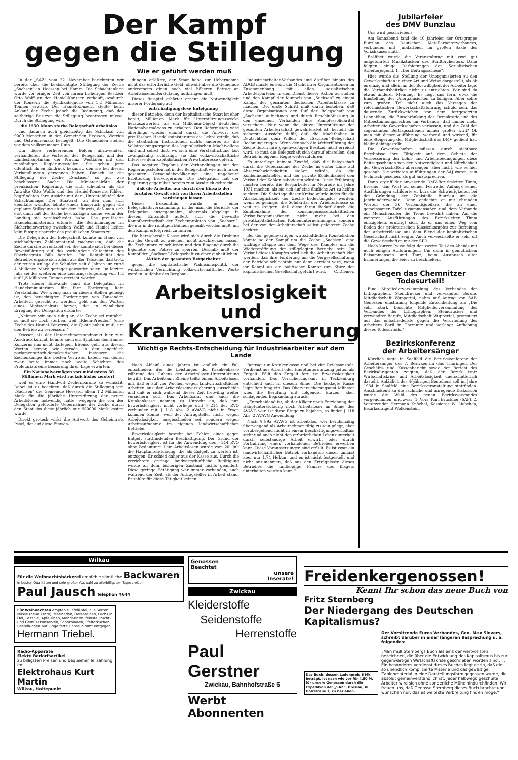Der Kampf
gegen die Stillegung
Wie er geführt werden muß
In der „SAZ“ vom 22. November berichteten wir bereits über die beabsichtigte Stillegung der Zeche „Sachsen“ in Heessen bei Hamm. Die Schachtanlage wurde vor einiger Zeit von ihrem bisherigen Besitzer Otto Wolff an den Haniel-Konzern verkauft, wodurch der Konzern die Syndikatsquote von 1,2 Millionen Tonnen erwarb. Der Haniel-Konzern stellte beim Ankauf der Zeche jedoch die Bedingung, daß der seitherige Besitzer die Stillegung beantragen müsse. Durch die Stillegung wird
die 1550 Mann starke Belegschaft arbeitslos
und dadurch auch gleichzeitig das Schicksal von 9000 Menschen in den Gemeinden Heessen, Werries und Ostwennemark besiegelt. Die Gemeinden stehen vor dem vollkommenen Ruin.
Um diese verheerenden Folgen abzuwenden, verhandelten die Vertreter der Belegschaft und der Landeshauptmann der Provinz Westfalen mit den zuständigen Regierungsstellen. Sie geben jetzt öffentlich ihren Eindruck bekannt, den sie bei diesen Verhandlungen gewonnen haben. Danach ist die Stillegung der Zeche „Sachsen“ so gut wie beschlossene Sache. Die Ministerialräte der preußischen Regierung, die sich scheinbar als die Anwälte Otto Wolffs und des Haniel-Konzerns fühlen, begründeten ihre Ansicht mit der „Unrentabilität“ der Schachtanlage. Der Staatsrat, an den man sich ebenfalls wandte, lehnte einen Einspruch gegen die geplante Stillegung ab mit dem Hinweis, daß man sich erst dann mit der Sache beschäftigen könne, wenn der Landtag sie verabschiedet habe. Das preußische Handelsministerium erklärte, die Bestimmungen im Sicherheitsvertrag zwischen Wolff und Haniel ließen kein Einspruchsrecht des preußischen Staates zu.
Die Delegation der Belegschaft konnte an Hand von stichhaltigem Zahlenmaterial nachweisen, daß die Zeche durchaus rentabel sei. Sie konnte sich bei dieser Beweisführung auf das vorhandene Gutachten des Oberbergrats Bäls berufen. Die Rentabilität des Betriebes ergäbe sich allein aus der Tatsache, daß trotz der teuren Anlage die Schulden seit 8 Jahren um rund 4 Millionen Mark geringer geworden seien. Im letzten Jahr sei des weiteren eine Leistungssteigerung von 1,2 auf 1,6 Millionen Tonnen erreicht worden.
Trotz dieser Einwände fand die Delegation im Handelsministerium für ihre Forderung kein Verständnis. Wie wenig man an diesen Stellen geneigt ist, den berechtigten Forderungen von Tausenden Arbeitern gerecht zu werden, geht aus den Worten eines Ministerialrats hervor, der in ziemlicher Erregung der Delegation erklärte:
„Nehmen wir auch ruhig an, die Zeche sei rentabel, so muß sie doch sterben, weil „Rhein-Preußen“ (eine Zeche des Haniel-Konzerns) die Quote haben muß, um den Betrieb zu verbessern.“
Krasser, als der Unternehmerstandpunkt hier zum Ausdruck kommt, konnte auch ein Syndikus des Haniel-Konzerns ihn nicht darlegen. Ebenso geht aus diesen Worten hervor, wie gerade in den angeblich parlamentarisch-demokratischen Instanzen die Zechenkönige ihre besten Vertreter haben, von denen zwar heute immer noch weite Schichten des Proletariats eine Besserung ihrer Lage erwarten.
Ein Nationalvermögen von mindestens 50 Millionen Mark wird rücksichtslos zerstört,
weil es eine Handvoll Zechenbarone so wünscht. Dabei ist zu beachten, daß durch die Stillegung von „Sachsen“ die Gemeinde Heessen allein 1,2 Millionen Mark für die jährliche Unterstützung der neuen Arbeitslosen notwendig hätte, wogegen die von der Delegation geforderte Uebernahme der Zeche durch den Staat ihn diese jährlich nur 980000 Mark kosten würde.
Direkt grotesk wirkt die Antwort des Geheimrats Pasel, der auf diese Einwen-
dungen erklärte, der Staat habe zur Uebernahme nicht das erforderliche Geld, obwohl aber die Gemeinde andererseits einen noch viel höheren Betrag an Arbeitslosenunterstützung aufbringen muß.
Dieses Beispiel erhärtet erneut die Notwendigkeit unserer Forderung auf
entschädigungslose Enteignung
dieser Betriebe, denn der kapitalistische Staat ist eher bereit, Millionen Mark für Unterstützungszwecke herauszuwerfen, als ein Millionen-Objekt deutschen Nationalvermögens zu erhalten. Den Reformisten wird allerdings wieder einmal durch die Antwort des preußischen Handelsministeriums die Lehre erteilt, daß die staatlichen Institutionen nichts anderes als die Vollstreckungsorgane des kapitalistischen Machtwillens sind und selbst dort, wo sich eine Verstaatlichung fast zwangsläufig aufdrängt, sie das volkswirtschaftliche Interesse dem kapitalistischen Privatinteresse opfern.
Das negative Ergebnis der Verhandlungen mit den Regierungsstellen hat in der Belegschaft wie auch in der gesamten Gemeindebevölkerung eine ungeheure Erbitterung hervorgerufen. Die Delegation hat der Regierung gegenüber bereits zum Ausdruck gebracht,
daß die Arbeiter nur durch den Einsatz der brutalen Gewalt sich von ihren Arbeitsstellen verdrängen lassen.
Dieses Bekenntnis wurde in einer Belegschaftsversammlung, in der man die Berichte der Delegation entgegennahm, abermals abgelegt. In diesem Entschluß äußert sich die bewußte Kampfbereitschaft der Zechenproleten von „Sachsen“, die nur in die richtigen Bahnen gelenkt werden muß, um den Kampf erfolgreich zu führen.
Die herrschende Klasse wird sich durch die Drohung nur der Gewalt zu weichen, nicht abschrecken lassen, die Zechentore zu schließen und den Eingang durch die Bajonette der Polizei zu sperren. Deshalb muß der Kampf der „Sachsen“-Belegschaft zu einer einheitlichen
Aktion der gesamten Bergarbeiter
gegen die kapitalistische Wahnsinnspolitik der willkürlichen Vernichtung volkswirtschaftlicher Werte werden. Aufgabe des Bergbau-
Industriearbeiter-Verbandes und darüber hinaus des ADGB müßte es sein, die Macht ihrer Organisationen im Zusammenhang mit allen sozialistischen Arbeiterparteien in den Dienst dieser Aktion zu stellen und den Kampf der Kumpels von „Sachsen“ zu einem Kampf der gesamten deutschen Arbeiterklasse zu machen. Der erste Schritt muß darin bestehen, daß diese Organisationen den Ruf der Belegschaft von „Sachsen“ aufnehmen und durch Beschlußfassung in den einzelnen Verbänden ihre Kampfessolidarität versichern. Nur wenn die aktive Unterstützung der gesamten Arbeiterschaft gewährleistet ist, besteht die sicherste Aussicht dafür, daß die Machthaber in Deutschland dem Willen der „Sachsen“-Belegschaft Rechnung tragen. Wenn dennoch die Weiterführung der Zeche durch ihre gegenwärtigen Besitzer nicht erreicht wird, so muß die Belegschaft sich darauf einstellen, den Betrieb in eigener Regie weiterzuführen.
Es unterliegt keinem Zweifel, daß die Belegschaft durch die Uebernahme der Zeche in erster Linie auf Absatzschwierigkeiten stoßen würde, da die Kohlenindustriellen und der private Kohlenhandel den Verkauf der Kohlen sabotieren würden. Diese Erfahrung mußten bereits die Bergarbeiter in Neurode im Jahre 1931 machen, als sie sich auf eine ähnliche Art zu helfen suchten. Die Sabotage dieser Kreise würde indes für die Absatzmöglichkeit der Zeche bedeutungslos werden, wenn es gelänge, die Solidarität der Arbeiterklasse so weit zu steigern, daß diese ihren Bedarf durch die Zuhilfenahme der konsumgenossenschaftlichen Verkaufsorganisationen nicht mehr bei den privatkapitalistischen Kohlenunternehmungen, sondern bei der von der Arbeiterschaft selbst geleiteten Zeche deckten.
Bei der gegenwärtigen wirtschaftlichen Konstellation könnte so der Kampf um die Zeche „Sachsen“ eine wichtige Etappe auf dem Wege des Kampfes um die Wiedereröffnung der stillgelegten Betriebe sein. Im Verlauf dieses Kampfes wird sich die Arbeiterschaft klar werden, daß ihre Forderung um die Vergesellschaftung der Betriebe schlechthin nur dann erreicht wird, wenn ihr Kampf als ein politischer Kampf zum Sturz der kapitalistischen Gesellschaft geführt wird. C. Diemer,
Arbeitslosigkeit
und Krankenversicherung
Wichtige Rechts-Entscheidung für Industriearbeiter auf dem Lande
Nach Ablauf eines Jahres ist endlich ein Fall entschieden, der die Leistungen der Krankenkasse während des Ruhens der Arbeitslosen-Unterstützung betrifft. Das Arbeitsamt Rheine teilte einem Arbeitslosen mit, daß er auf vier Wochen wegen landwirtschaftlicher Arbeiten aus der Arbeitslosenversicherung ausscheide und daß er sich während dieser Zeit freiwillig weiter versichern soll. Das Arbeitsamt und auch die Krankenkasse nahmen zu Unrecht an, daß nun Erwerbslosigkeit nicht vorliege und § 214 der RVO verbunden mit § 118 Abs. 2 AVAVG nicht in Frage kommen könne, weil der Antragsteller nicht wegen Arbeitslosigkeit ausgeschieden sei, sondern wegen Arbeitsaufnahme im eigenen landwirtschaftlichen Betriebe.
Erwerbslosigkeit besteht bei Fehlen einer gegen Entgelt stattfindenden Beschäftigung. Der Grund der Erwerbslosigkeit ist für die Anwendung des § 214 RVO ohne Bedeutung. Dem Arbeitslosen wurde vom 20. Juli die Hauptunterstützung, die als Entgelt zu werten ist, entzogen. Er schied daher aus der Kasse aus. Durch die verrichtete geringe landwirtschaftliche Betätigung wurde an dem bisherigen Zustand nichts geändert. Diese geringe Betätigung war immer vorhanden, auch während der Zeit, als der Antragsteller in Arbeit stand. Er zahlte für diese Tätigkeit keinen
Beitrag zur Krankenkasse und bei der Reichsanstalt. Verdienst aus Arbeit oder Hauptunterstützung gelten als Entgelt. Fällt das Entgelt fort, ist Erwerbslosigkeit vorhanden. Das Versicherungsamt in Tecklenburg entschied auch in diesem Sinne. Die beklagte Kasse legte Berufung ein. Das Oberversicherungsamt Münster wies die Berufung mit folgender kurzen, aber schlagenden Begründung zurück:
„Entscheidend ist, ob der Kläger nach Entziehung der Hauptunterstützung noch Arbeitsloser im Sinne des AVAVG war. Ist diese Frage zu bejahen, so findet § 118 Abs. 2 AVAVG Anwendung.
Nach § 89a AVAVG ist arbeitslos, wer berufsmäßig überwiegend als Arbeitnehmer tätig zu sein pflegt, aber vorübergehend nicht in einem Beschäftigungsverhältnis steht und auch nicht den erforderlichen Lebensunterhalt durch selbständige Arbeit erwirbt oder durch Fortführung eines vorhandenen Betriebes erwerben kann. Diese Voraussetzungen sind erfüllt. Es ist zwar ein landwirtschaftlicher Betrieb vorhanden; dieser umfaßt aber nur 1,74 Hektar, und es ist nicht festgestellt und nicht anzunehmen, daß aus den Erträgnissen dieses Betriebes die fünfköpfige Familie des Klägers unterhalten werden kann.“
Jubilarfeier
des DMV Bunzlau
Uns wird geschrieben:
Am Sonnabend fand die 40 Jahrfeier der Ortsgruppe Bunzlau des Deutschen Metallarbeiterverbandes, verbunden mit Jubilarfeier, im großen Saale des Volkshauses statt.
Eröffnet wurde die Veranstaltung mit zwei gut aufgeführten Musikstücken des Stadtorchesters. Dann folgten einige Darbietungen der Sozialistischen Arbeiterjugend. 1. „Der Beitragsscheue“.
Hier wurde die Stellung der Unorganisierten zu den Gewerkschaften in einer Art und Weise dargestellt, als ob es einzig und allein an der Böswilligkeit der Arbeiter läge, die Verbandsbeiträge nicht zu entrichten. Wir sind da etwas anderer Meinung. Es liegt uns fern, etwa die Einstellung der Unorganisierten zu billigen. Aber sollte zum großen Teil nicht auch das Versagen der reformistischen Gewerkschaftsführung schuld sein, das dauernde Zurückweichen vor dem fortgesetzten Lohnabbau, die Einschränkung der Demokratie und des Mitbestimmungsrechtes im Verbande, daß immer mehr Arbeiter die Gewerkschaften verlassen, und die Zahl der sogenannten Beitragsscheuen immer größer wird? Ob man mit dieser Aufführung, werbend und wirkend, für eine Steigerung der Mitgliedschaft des DMV gedient hat, bleibt dahingestellt.
Die Gewerkschaften müssen durch sichtbare Ergebnisse ihre Tätigkeit auf dem Gebiete der Verbesserung der Lohn- und Arbeitsbedingungen diese Beitragsscheuen von der Notwendigkeit und Nützlichkeit der Gewerkschaften überzeugen, aber nicht, wie es hier geschah. Die weiteren Aufführungen der SAJ waren, rein technisch gesehen, als gut anzusprechen.
Dann ergriff der anwesende DMV-Bezirksleiter Timm, Breslau, das Wort zu seiner Festrede. Anfangs seiner Ausführungen schilderte er kurz die Schwierigkeiten bei der Gründung der Zahlstelle Bunzlau um die Jahrhundertwende. Dann gedachte er mit ehrenden Worten der 36 Verbandsjubilare, die an einer gemeinsamen Tafel zusammensaßen und dem Verbande ein Menschenalter die Treue bewahrt haben. Auf die weiteren Ausführungen des Bezirksleiter Timm einzugehen, erübrigt sich, da er uns einen Weg vom Boden des proletarischen Klassenkampfes zur Befreiung der Arbeiterklasse aus dem Elend der kapitalistischen Gesellschaft nicht zeigte. Auch verwechselte er sehr oft die Gewerkschaften mit der SPD.
Nach kurzer Pause folgt der zweite Teil des Abends mit noch einigen Aufführungen. Um dann in gemütlichem Beisammensein und Tanz, beim Austausch alter Erinnerungen die Feier zu beschließen.
Gegen das Chemnitzer
Todesurteil!
Eine Mitgliederversammlung des Verbandes der Lithographen, Steindrucker und verwandter Berufe, Mitgliedschaft Wuppertal, nahm auf Antrag von SAP-Genossen einstimmig folgende Entschließung an: „Die sehr stark besuchte Mitgliederversammlung des Verbandes der Lithographen, Steindrucker und verwandter Berufe, Mitgliedschaft Wuppertal, protestiert auf das entschiedenste gegen die Verurteilung des Arbeiters Baril in Chemnitz und verlangt Aufhebung dieses Todesurteils.“
Bezirkskonferenz
der Arbeitersänger
Kürzlich tagte in Saalfeld die Bezirkskonferenz der Arbeitersänger des 7. Bezirkes im Gau Thüringen. Der Geschäfts- und Kassenbericht sowie der Bericht des Bezirksdirigenten zeigten, daß der Bezirk trotz Wirtschaftskrise und Arbeitslosigkeit unerschütterlich dasteht. Anläßlich des 40jährigen Bestehens soll im Jahre 1934 in Saalfeld eine Bezirksveranstaltung stattfinden. Anschließend an die sachliche und anregende Diskussion wurde die Wahl des neuen Bezirksvorstandes vorgenommen, und zwar: 1. Vors. Karl Brückner (SAP), 2. Vorsitzender Hermann Knöchel, Kassierer W. Liebchen, Bezirksdirigent Wolkenstein.
Wilkau
Für die Weihnachtsbäckerei empfehle sämtliche Backwaren
in besten Qualitäten und sehr großer Auswahl zu allerbilligsten Tagespreisen
Paul Jausch Telephon 4644
Für Weihnachten empfehle Tafeläpfel, alle Sorten Nüsse (neue Ernte), Marinaden, Oelsardinen, Lachs in Oel, Feitsale, Apfelsinen, Mandarinen, feinste Frucht- und Gemüsekonserven, Schokoladen, Pfefferkuchen. Bestellungen auf junge fette Gänse nimmt entgegen
Hermann Triebel.
Radio-Apparate
Elektr. Bedarfsartikel
zu billigsten Preisen und bequemer Teilzahlung im
Elektrohaus Kurt Martin
Wilkau, Haltepunkt
Genossen
Beachtet
unsere
Inserate!
Zwickau
Kleiderstoffe
Seidenstoffe
Herrenstoffe
Paul Gerstner
Zwickau, Bahnhofstraße 6
Werbt Abonnenten
Freidenkergenossen!
Kennt Ihr schon das neue Buch von
Fritz Sternberg
Der Niedergang des Deutschen Kapitalismus?
Das Buch, dessen Ladenpreis 6 Mk. beträgt, ist nach wie vor für 4.50 M. für unsere Genossen durch die Expedition der „SAZ“, Breslau, Kl. Holzstraße 3, zu beziehen.
Der Vorsitzende Eures Verbandes, Gen. Max Sievers, schreibt darüber in einer längeren Besprechung u. a. folgendes:
„Man muß Sternbergs Buch als eins der wertvollsten bezeichnen, die über die Entwicklung des Kapitalismus bis zur gegenwärtigen Wirtschaftskrise geschrieben worden sind . . . Ein besonderes Verdienst dieses Buches liegt darin, daß die so unendlich komplizierte Materie und das gewaltige Zahlenmaterial in eine Darstellungsform gegossen wurde, die absolut gemeinverständlich ist. Jeder halbwegs geschulte Arbeiter wird sich ohne sonderliche Mühe hindurchfinden. Wir freuen uns, daß Genosse Sternberg dieses Buch brachte und wünschen nur, das es weiteste Verbreitung finden möge.“